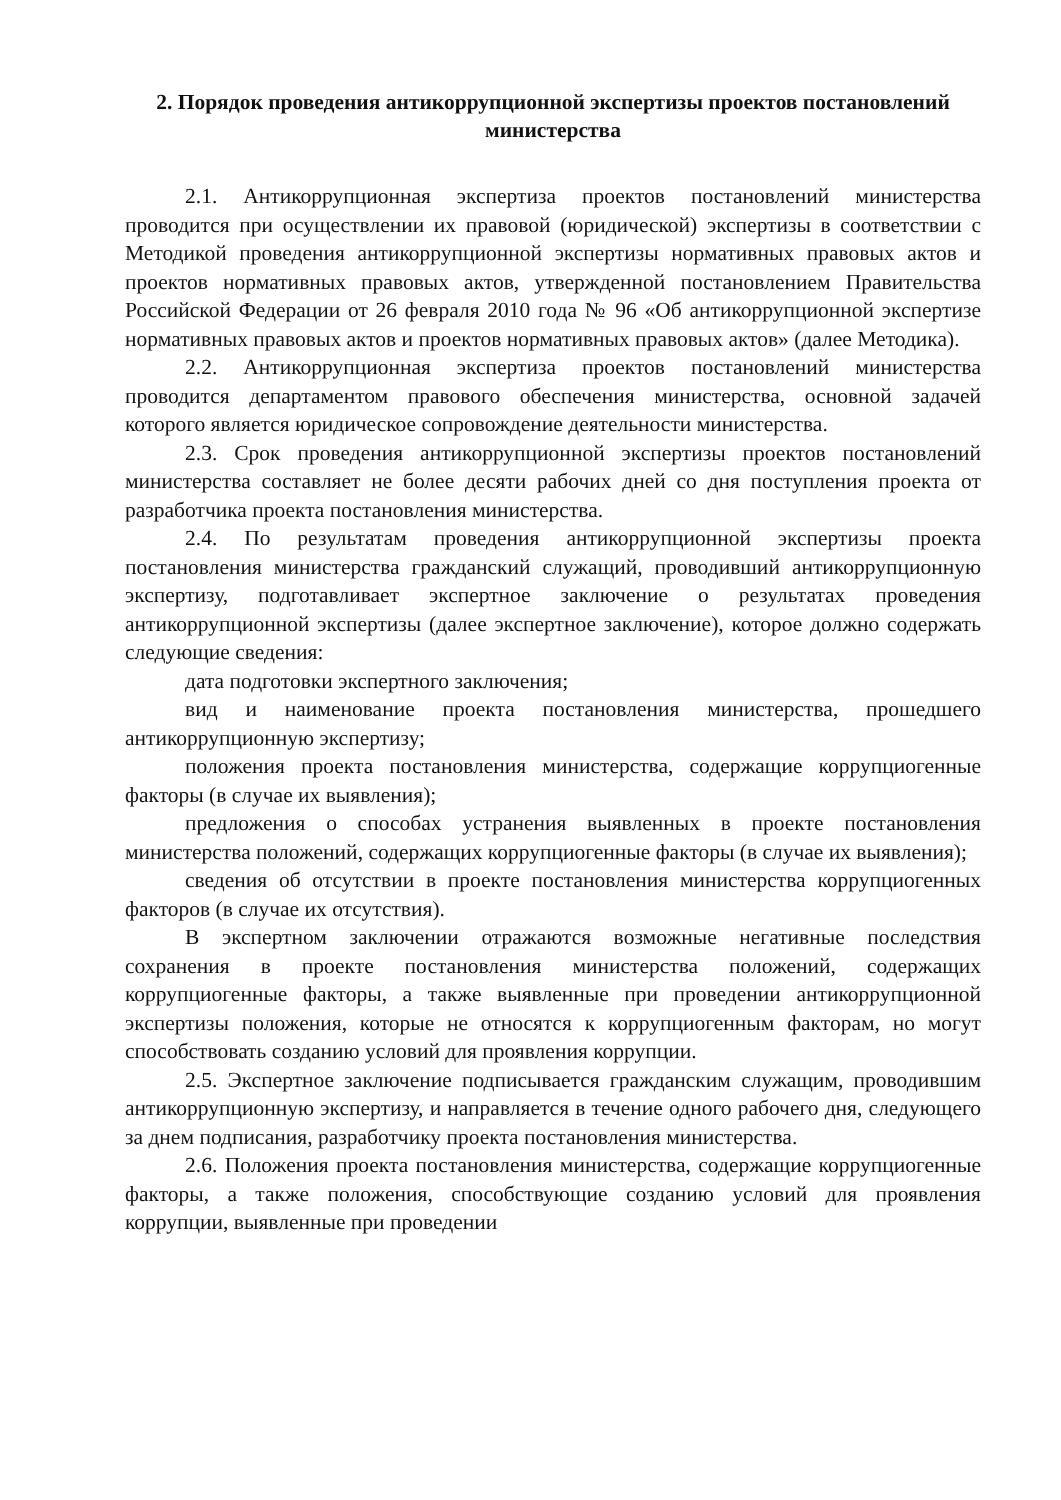2. Порядок проведения антикоррупционной экспертизы проектов постановлений министерства
2.1. Антикоррупционная экспертиза проектов постановлений министерства проводится при осуществлении их правовой (юридической) экспертизы в соответствии с Методикой проведения антикоррупционной экспертизы нормативных правовых актов и проектов нормативных правовых актов, утвержденной постановлением Правительства Российской Федерации от 26 февраля 2010 года № 96 «Об антикоррупционной экспертизе нормативных правовых актов и проектов нормативных правовых актов» (далее Методика).
2.2. Антикоррупционная экспертиза проектов постановлений министерства проводится департаментом правового обеспечения министерства, основной задачей которого является юридическое сопровождение деятельности министерства.
2.3. Срок проведения антикоррупционной экспертизы проектов постановлений министерства составляет не более десяти рабочих дней со дня поступления проекта от разработчика проекта постановления министерства.
2.4. По результатам проведения антикоррупционной экспертизы проекта постановления министерства гражданский служащий, проводивший антикоррупционную экспертизу, подготавливает экспертное заключение о результатах проведения антикоррупционной экспертизы (далее экспертное заключение), которое должно содержать следующие сведения:
дата подготовки экспертного заключения;
вид и наименование проекта постановления министерства, прошедшего антикоррупционную экспертизу;
положения проекта постановления министерства, содержащие коррупциогенные факторы (в случае их выявления);
предложения о способах устранения выявленных в проекте постановления министерства положений, содержащих коррупциогенные факторы (в случае их выявления);
сведения об отсутствии в проекте постановления министерства коррупциогенных факторов (в случае их отсутствия).
В экспертном заключении отражаются возможные негативные последствия сохранения в проекте постановления министерства положений, содержащих коррупциогенные факторы, а также выявленные при проведении антикоррупционной экспертизы положения, которые не относятся к коррупциогенным факторам, но могут способствовать созданию условий для проявления коррупции.
2.5. Экспертное заключение подписывается гражданским служащим, проводившим антикоррупционную экспертизу, и направляется в течение одного рабочего дня, следующего за днем подписания, разработчику проекта постановления министерства.
2.6. Положения проекта постановления министерства, содержащие коррупциогенные факторы, а также положения, способствующие созданию условий для проявления коррупции, выявленные при проведении